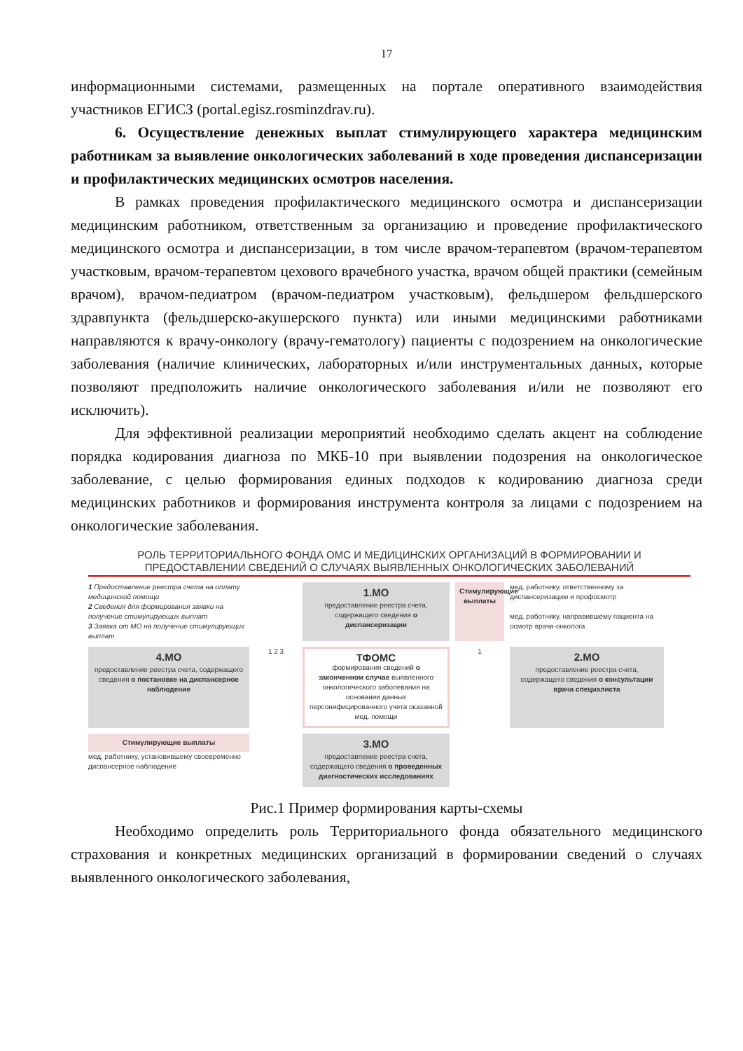17
информационными системами, размещенных на портале оперативного взаимодействия участников ЕГИСЗ (portal.egisz.rosminzdrav.ru).
6. Осуществление денежных выплат стимулирующего характера медицинским работникам за выявление онкологических заболеваний в ходе проведения диспансеризации и профилактических медицинских осмотров населения.
В рамках проведения профилактического медицинского осмотра и диспансеризации медицинским работником, ответственным за организацию и проведение профилактического медицинского осмотра и диспансеризации, в том числе врачом-терапевтом (врачом-терапевтом участковым, врачом-терапевтом цехового врачебного участка, врачом общей практики (семейным врачом), врачом-педиатром (врачом-педиатром участковым), фельдшером фельдшерского здравпункта (фельдшерско-акушерского пункта) или иными медицинскими работниками направляются к врачу-онкологу (врачу-гематологу) пациенты с подозрением на онкологические заболевания (наличие клинических, лабораторных и/или инструментальных данных, которые позволяют предположить наличие онкологического заболевания и/или не позволяют его исключить).
Для эффективной реализации мероприятий необходимо сделать акцент на соблюдение порядка кодирования диагноза по МКБ-10 при выявлении подозрения на онкологическое заболевание, с целью формирования единых подходов к кодированию диагноза среди медицинских работников и формирования инструмента контроля за лицами с подозрением на онкологические заболевания.
РОЛЬ ТЕРРИТОРИАЛЬНОГО ФОНДА ОМС И МЕДИЦИНСКИХ ОРГАНИЗАЦИЙ В ФОРМИРОВАНИИ И ПРЕДОСТАВЛЕНИИ СВЕДЕНИЙ О СЛУЧАЯХ ВЫЯВЛЕННЫХ ОНКОЛОГИЧЕСКИХ ЗАБОЛЕВАНИЙ
1 Предоставление реестра счета на оплату медицинской помощи
2 Сведения для формирования заявки на получение стимулирующих выплат
3 Заявка от МО на получение стимулирующих выплат
1.МО
предоставление реестра счета, содержащего сведения о диспансеризации
Стимулирующие выплаты
мед. работнику, ответственному за диспансеризацию и профосмотр
мед. работнику, направившему пациента на осмотр врача-онколога
4.МО
предоставление реестра счета, содержащего сведения о постановке на диспансерное наблюдение
1 2 3
ТФОМС
формирования сведений о законченном случае выявленного онкологического заболевания на основании данных персонифицированного учета оказанной мед. помощи
1
2.МО
предоставление реестра счета, содержащего сведения о консультации врача специалиста
Стимулирующие выплаты
мед. работнику, установившему своевременно диспансерное наблюдение
3.МО
предоставление реестра счета, содержащего сведения о проведенных диагностических исследованиях
Рис.1 Пример формирования карты-схемы
Необходимо определить роль Территориального фонда обязательного медицинского страхования и конкретных медицинских организаций в формировании сведений о случаях выявленного онкологического заболевания,